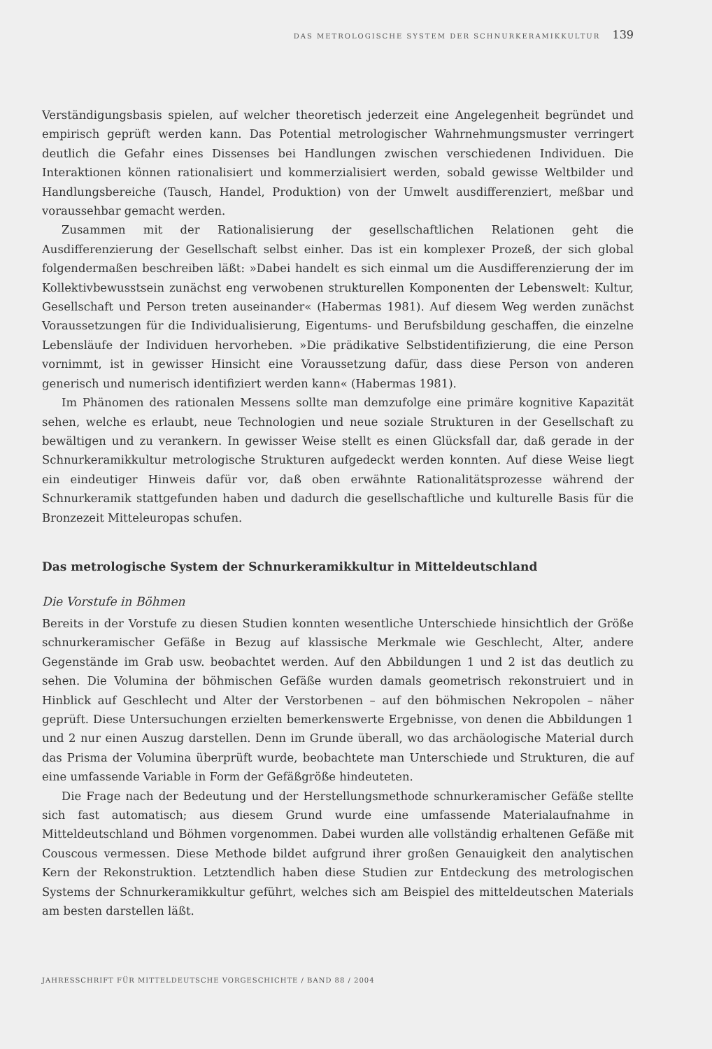DAS METROLOGISCHE SYSTEM DER SCHNURKERAMIKKULTUR 139
Verständigungsbasis spielen, auf welcher theoretisch jederzeit eine Angelegenheit begründet und empirisch geprüft werden kann. Das Potential metrologischer Wahrnehmungsmuster verringert deutlich die Gefahr eines Dissenses bei Handlungen zwischen verschiedenen Individuen. Die Interaktionen können rationalisiert und kommerzialisiert werden, sobald gewisse Weltbilder und Handlungsbereiche (Tausch, Handel, Produktion) von der Umwelt ausdifferenziert, meßbar und voraussehbar gemacht werden.
Zusammen mit der Rationalisierung der gesellschaftlichen Relationen geht die Ausdifferenzierung der Gesellschaft selbst einher. Das ist ein komplexer Prozeß, der sich global folgendermaßen beschreiben läßt: »Dabei handelt es sich einmal um die Ausdifferenzierung der im Kollektivbewusstsein zunächst eng verwobenen strukturellen Komponenten der Lebenswelt: Kultur, Gesellschaft und Person treten auseinander« (Habermas 1981). Auf diesem Weg werden zunächst Voraussetzungen für die Individualisierung, Eigentums- und Berufsbildung geschaffen, die einzelne Lebensläufe der Individuen hervorheben. »Die prädikative Selbstidentifizierung, die eine Person vornimmt, ist in gewisser Hinsicht eine Voraussetzung dafür, dass diese Person von anderen generisch und numerisch identifiziert werden kann« (Habermas 1981).
Im Phänomen des rationalen Messens sollte man demzufolge eine primäre kognitive Kapazität sehen, welche es erlaubt, neue Technologien und neue soziale Strukturen in der Gesellschaft zu bewältigen und zu verankern. In gewisser Weise stellt es einen Glücksfall dar, daß gerade in der Schnurkeramikkultur metrologische Strukturen aufgedeckt werden konnten. Auf diese Weise liegt ein eindeutiger Hinweis dafür vor, daß oben erwähnte Rationalitätsprozesse während der Schnurkeramik stattgefunden haben und dadurch die gesellschaftliche und kulturelle Basis für die Bronzezeit Mitteleuropas schufen.
Das metrologische System der Schnurkeramikkultur in Mitteldeutschland
Die Vorstufe in Böhmen
Bereits in der Vorstufe zu diesen Studien konnten wesentliche Unterschiede hinsichtlich der Größe schnurkeramischer Gefäße in Bezug auf klassische Merkmale wie Geschlecht, Alter, andere Gegenstände im Grab usw. beobachtet werden. Auf den Abbildungen 1 und 2 ist das deutlich zu sehen. Die Volumina der böhmischen Gefäße wurden damals geometrisch rekonstruiert und in Hinblick auf Geschlecht und Alter der Verstorbenen – auf den böhmischen Nekropolen – näher geprüft. Diese Untersuchungen erzielten bemerkenswerte Ergebnisse, von denen die Abbildungen 1 und 2 nur einen Auszug darstellen. Denn im Grunde überall, wo das archäologische Material durch das Prisma der Volumina überprüft wurde, beobachtete man Unterschiede und Strukturen, die auf eine umfassende Variable in Form der Gefäßgröße hindeuteten.
Die Frage nach der Bedeutung und der Herstellungsmethode schnurkeramischer Gefäße stellte sich fast automatisch; aus diesem Grund wurde eine umfassende Materialaufnahme in Mitteldeutschland und Böhmen vorgenommen. Dabei wurden alle vollständig erhaltenen Gefäße mit Couscous vermessen. Diese Methode bildet aufgrund ihrer großen Genauigkeit den analytischen Kern der Rekonstruktion. Letztendlich haben diese Studien zur Entdeckung des metrologischen Systems der Schnurkeramikkultur geführt, welches sich am Beispiel des mitteldeutschen Materials am besten darstellen läßt.
JAHRESSCHRIFT FÜR MITTELDEUTSCHE VORGESCHICHTE / BAND 88 / 2004